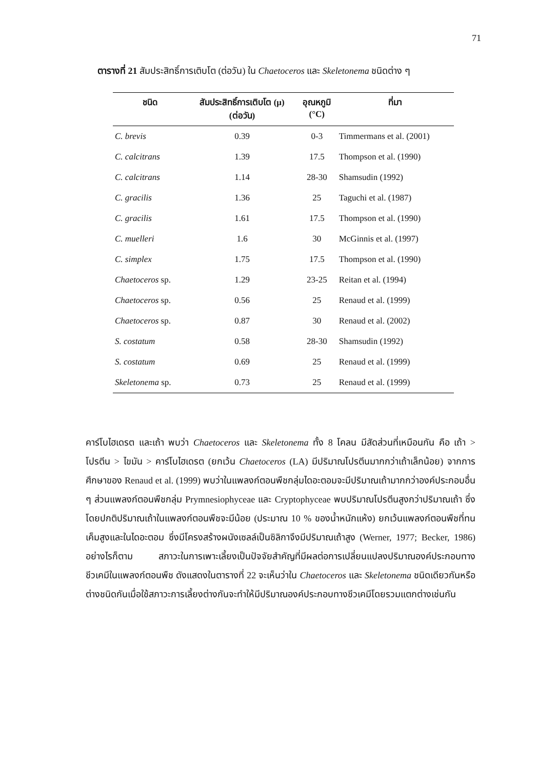71
ตารางที่ 21 สัมประสิทธิ์การเติบโต (ต่อวัน) ใน Chaetoceros และ Skeletonema ชนิดต่าง ๆ
| ชนิด | สัมประสิทธิ์การเติบโต (μ) (ต่อวัน) | อุณหภูมิ (°C) | ที่มา |
| --- | --- | --- | --- |
| C. brevis | 0.39 | 0-3 | Timmermans et al. (2001) |
| C. calcitrans | 1.39 | 17.5 | Thompson et al. (1990) |
| C. calcitrans | 1.14 | 28-30 | Shamsudin (1992) |
| C. gracilis | 1.36 | 25 | Taguchi et al. (1987) |
| C. gracilis | 1.61 | 17.5 | Thompson et al. (1990) |
| C. muelleri | 1.6 | 30 | McGinnis et al. (1997) |
| C. simplex | 1.75 | 17.5 | Thompson et al. (1990) |
| Chaetoceros sp. | 1.29 | 23-25 | Reitan et al. (1994) |
| Chaetoceros sp. | 0.56 | 25 | Renaud et al. (1999) |
| Chaetoceros sp. | 0.87 | 30 | Renaud et al. (2002) |
| S. costatum | 0.58 | 28-30 | Shamsudin (1992) |
| S. costatum | 0.69 | 25 | Renaud et al. (1999) |
| Skeletonema sp. | 0.73 | 25 | Renaud et al. (1999) |
คาร์โบไฮเดรต และเถ้า พบว่า Chaetoceros และ Skeletonema ทั้ง 8 โคลน มีสัดส่วนที่เหมือนกัน คือ เถ้า > โปรตีน > ไขมัน > คาร์โบไฮเดรต (ยกเว้น Chaetoceros (LA) มีปริมาณโปรตีนมากกว่าเถ้าเล็กน้อย) จากการศึกษาของ Renaud et al. (1999) พบว่าในแพลงก์ตอนพืชกลุ่มไดอะตอมจะมีปริมาณเถ้ามากกว่าองค์ประกอบอื่น ๆ ส่วนแพลงก์ตอนพืชกลุ่ม Prymnesiophyceae และ Cryptophyceae พบปริมาณโปรตีนสูงกว่าปริมาณเถ้า ซึ่งโดยปกติปริมาณเถ้าในแพลงก์ตอนพืชจะมีน้อย (ประมาณ 10 % ของน้ำหนักแห้ง) ยกเว้นแพลงก์ตอนพืชที่ทนเค็มสูงและในไดอะตอม ซึ่งมีโครงสร้างผนังเซลล์เป็นซิลิกาจึงมีปริมาณเถ้าสูง (Werner, 1977; Becker, 1986) อย่างไรก็ตาม สภาวะในการเพาะเลี้ยงเป็นปัจจัยสำคัญที่มีผลต่อการเปลี่ยนแปลงปริมาณองค์ประกอบทางชีวเคมีในแพลงก์ตอนพืช ดังแสดงในตารางที่ 22 จะเห็นว่าใน Chaetoceros และ Skeletonema ชนิดเดียวกันหรือต่างชนิดกันเมื่อใช้สภาวะการเลี้ยงต่างกันจะทำให้มีปริมาณองค์ประกอบทางชีวเคมีโดยรวมแตกต่างเช่นกัน